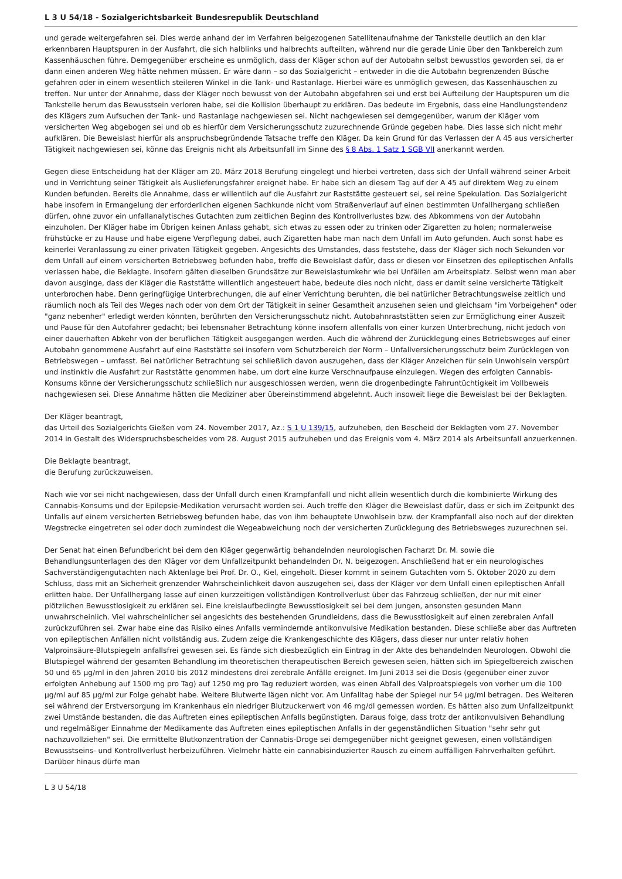L 3 U 54/18 - Sozialgerichtsbarkeit Bundesrepublik Deutschland
und gerade weitergefahren sei. Dies werde anhand der im Verfahren beigezogenen Satellitenaufnahme der Tankstelle deutlich an den klar erkennbaren Hauptspuren in der Ausfahrt, die sich halblinks und halbrechts aufteilten, während nur die gerade Linie über den Tankbereich zum Kassenhäuschen führe. Demgegenüber erscheine es unmöglich, dass der Kläger schon auf der Autobahn selbst bewusstlos geworden sei, da er dann einen anderen Weg hätte nehmen müssen. Er wäre dann – so das Sozialgericht – entweder in die die Autobahn begrenzenden Büsche gefahren oder in einem wesentlich steileren Winkel in die Tank- und Rastanlage. Hierbei wäre es unmöglich gewesen, das Kassenhäuschen zu treffen. Nur unter der Annahme, dass der Kläger noch bewusst von der Autobahn abgefahren sei und erst bei Aufteilung der Hauptspuren um die Tankstelle herum das Bewusstsein verloren habe, sei die Kollision überhaupt zu erklären. Das bedeute im Ergebnis, dass eine Handlungstendenz des Klägers zum Aufsuchen der Tank- und Rastanlage nachgewiesen sei. Nicht nachgewiesen sei demgegenüber, warum der Kläger vom versicherten Weg abgebogen sei und ob es hierfür dem Versicherungsschutz zuzurechnende Gründe gegeben habe. Dies lasse sich nicht mehr aufklären. Die Beweislast hierfür als anspruchsbegründende Tatsache treffe den Kläger. Da kein Grund für das Verlassen der A 45 aus versicherter Tätigkeit nachgewiesen sei, könne das Ereignis nicht als Arbeitsunfall im Sinne des § 8 Abs. 1 Satz 1 SGB VII anerkannt werden.
Gegen diese Entscheidung hat der Kläger am 20. März 2018 Berufung eingelegt und hierbei vertreten, dass sich der Unfall während seiner Arbeit und in Verrichtung seiner Tätigkeit als Auslieferungsfahrer ereignet habe. Er habe sich an diesem Tag auf der A 45 auf direktem Weg zu einem Kunden befunden. Bereits die Annahme, dass er willentlich auf die Ausfahrt zur Raststätte gesteuert sei, sei reine Spekulation. Das Sozialgericht habe insofern in Ermangelung der erforderlichen eigenen Sachkunde nicht vom Straßenverlauf auf einen bestimmten Unfallhergang schließen dürfen, ohne zuvor ein unfallanalytisches Gutachten zum zeitlichen Beginn des Kontrollverlustes bzw. des Abkommens von der Autobahn einzuholen. Der Kläger habe im Übrigen keinen Anlass gehabt, sich etwas zu essen oder zu trinken oder Zigaretten zu holen; normalerweise frühstücke er zu Hause und habe eigene Verpflegung dabei, auch Zigaretten habe man nach dem Unfall im Auto gefunden. Auch sonst habe es keinerlei Veranlassung zu einer privaten Tätigkeit gegeben. Angesichts des Umstandes, dass feststehe, dass der Kläger sich noch Sekunden vor dem Unfall auf einem versicherten Betriebsweg befunden habe, treffe die Beweislast dafür, dass er diesen vor Einsetzen des epileptischen Anfalls verlassen habe, die Beklagte. Insofern gälten dieselben Grundsätze zur Beweislastumkehr wie bei Unfällen am Arbeitsplatz. Selbst wenn man aber davon ausginge, dass der Kläger die Raststätte willentlich angesteuert habe, bedeute dies noch nicht, dass er damit seine versicherte Tätigkeit unterbrochen habe. Denn geringfügige Unterbrechungen, die auf einer Verrichtung beruhten, die bei natürlicher Betrachtungsweise zeitlich und räumlich noch als Teil des Weges nach oder von dem Ort der Tätigkeit in seiner Gesamtheit anzusehen seien und gleichsam "im Vorbeigehen" oder "ganz nebenher" erledigt werden könnten, berührten den Versicherungsschutz nicht. Autobahnraststätten seien zur Ermöglichung einer Auszeit und Pause für den Autofahrer gedacht; bei lebensnaher Betrachtung könne insofern allenfalls von einer kurzen Unterbrechung, nicht jedoch von einer dauerhaften Abkehr von der beruflichen Tätigkeit ausgegangen werden. Auch die während der Zurücklegung eines Betriebsweges auf einer Autobahn genommene Ausfahrt auf eine Raststätte sei insofern vom Schutzbereich der Norm – Unfallversicherungsschutz beim Zurücklegen von Betriebswegen – umfasst. Bei natürlicher Betrachtung sei schließlich davon auszugehen, dass der Kläger Anzeichen für sein Unwohlsein verspürt und instinktiv die Ausfahrt zur Raststätte genommen habe, um dort eine kurze Verschnaufpause einzulegen. Wegen des erfolgten Cannabis-Konsums könne der Versicherungsschutz schließlich nur ausgeschlossen werden, wenn die drogenbedingte Fahruntüchtigkeit im Vollbeweis nachgewiesen sei. Diese Annahme hätten die Mediziner aber übereinstimmend abgelehnt. Auch insoweit liege die Beweislast bei der Beklagten.
Der Kläger beantragt,
das Urteil des Sozialgerichts Gießen vom 24. November 2017, Az.: S 1 U 139/15, aufzuheben, den Bescheid der Beklagten vom 27. November 2014 in Gestalt des Widerspruchsbescheides vom 28. August 2015 aufzuheben und das Ereignis vom 4. März 2014 als Arbeitsunfall anzuerkennen.
Die Beklagte beantragt,
die Berufung zurückzuweisen.
Nach wie vor sei nicht nachgewiesen, dass der Unfall durch einen Krampfanfall und nicht allein wesentlich durch die kombinierte Wirkung des Cannabis-Konsums und der Epilepsie-Medikation verursacht worden sei. Auch treffe den Kläger die Beweislast dafür, dass er sich im Zeitpunkt des Unfalls auf einem versicherten Betriebsweg befunden habe, das von ihm behauptete Unwohlsein bzw. der Krampfanfall also noch auf der direkten Wegstrecke eingetreten sei oder doch zumindest die Wegeabweichung noch der versicherten Zurücklegung des Betriebsweges zuzurechnen sei.
Der Senat hat einen Befundbericht bei dem den Kläger gegenwärtig behandelnden neurologischen Facharzt Dr. M. sowie die Behandlungsunterlagen des den Kläger vor dem Unfallzeitpunkt behandelnden Dr. N. beigezogen. Anschließend hat er ein neurologisches Sachverständigengutachten nach Aktenlage bei Prof. Dr. O., Kiel, eingeholt. Dieser kommt in seinem Gutachten vom 5. Oktober 2020 zu dem Schluss, dass mit an Sicherheit grenzender Wahrscheinlichkeit davon auszugehen sei, dass der Kläger vor dem Unfall einen epileptischen Anfall erlitten habe. Der Unfallhergang lasse auf einen kurzzeitigen vollständigen Kontrollverlust über das Fahrzeug schließen, der nur mit einer plötzlichen Bewusstlosigkeit zu erklären sei. Eine kreislaufbedingte Bewusstlosigkeit sei bei dem jungen, ansonsten gesunden Mann unwahrscheinlich. Viel wahrscheinlicher sei angesichts des bestehenden Grundleidens, dass die Bewusstlosigkeit auf einen zerebralen Anfall zurückzuführen sei. Zwar habe eine das Risiko eines Anfalls vermindernde antikonvulsive Medikation bestanden. Diese schließe aber das Auftreten von epileptischen Anfällen nicht vollständig aus. Zudem zeige die Krankengeschichte des Klägers, dass dieser nur unter relativ hohen Valproinsäure-Blutspiegeln anfallsfrei gewesen sei. Es fände sich diesbezüglich ein Eintrag in der Akte des behandelnden Neurologen. Obwohl die Blutspiegel während der gesamten Behandlung im theoretischen therapeutischen Bereich gewesen seien, hätten sich im Spiegelbereich zwischen 50 und 65 µg/ml in den Jahren 2010 bis 2012 mindestens drei zerebrale Anfälle ereignet. Im Juni 2013 sei die Dosis (gegenüber einer zuvor erfolgten Anhebung auf 1500 mg pro Tag) auf 1250 mg pro Tag reduziert worden, was einen Abfall des Valproatspiegels von vorher um die 100 µg/ml auf 85 µg/ml zur Folge gehabt habe. Weitere Blutwerte lägen nicht vor. Am Unfalltag habe der Spiegel nur 54 µg/ml betragen. Des Weiteren sei während der Erstversorgung im Krankenhaus ein niedriger Blutzuckerwert von 46 mg/dl gemessen worden. Es hätten also zum Unfallzeitpunkt zwei Umstände bestanden, die das Auftreten eines epileptischen Anfalls begünstigten. Daraus folge, dass trotz der antikonvulsiven Behandlung und regelmäßiger Einnahme der Medikamente das Auftreten eines epileptischen Anfalls in der gegenständlichen Situation "sehr sehr gut nachzuvollziehen" sei. Die ermittelte Blutkonzentration der Cannabis-Droge sei demgegenüber nicht geeignet gewesen, einen vollständigen Bewusstseins- und Kontrollverlust herbeizuführen. Vielmehr hätte ein cannabisinduzierter Rausch zu einem auffälligen Fahrverhalten geführt. Darüber hinaus dürfe man
L 3 U 54/18